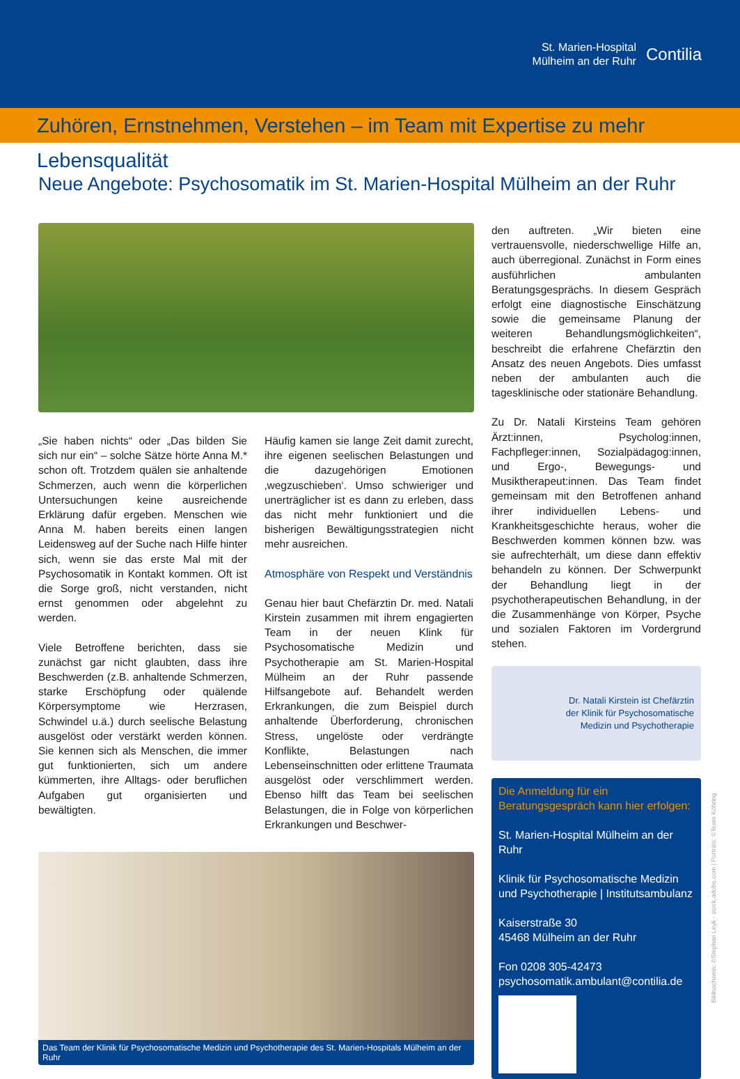St. Marien-Hospital
Mülheim an der Ruhr
Contilia
Zuhören, Ernstnehmen, Verstehen – im Team mit Expertise zu mehr Lebensqualität
Neue Angebote: Psychosomatik im St. Marien-Hospital Mülheim an der Ruhr
„Sie haben nichts“ oder „Das bilden Sie sich nur ein“ – solche Sätze hörte Anna M.* schon oft. Trotzdem quälen sie anhaltende Schmerzen, auch wenn die körperlichen Untersuchungen keine ausreichende Erklärung dafür ergeben. Menschen wie Anna M. haben bereits einen langen Leidensweg auf der Suche nach Hilfe hinter sich, wenn sie das erste Mal mit der Psychosomatik in Kontakt kommen. Oft ist die Sorge groß, nicht verstanden, nicht ernst genommen oder abgelehnt zu werden.
Viele Betroffene berichten, dass sie zunächst gar nicht glaubten, dass ihre Beschwerden (z.B. anhaltende Schmerzen, starke Erschöpfung oder quälende Körpersymptome wie Herzrasen, Schwindel u.ä.) durch seelische Belastung ausgelöst oder verstärkt werden können. Sie kennen sich als Menschen, die immer gut funktionierten, sich um andere kümmerten, ihre Alltags- oder beruflichen Aufgaben gut organisierten und bewältigten.
Häufig kamen sie lange Zeit damit zurecht, ihre eigenen seelischen Belastungen und die dazugehörigen Emotionen ‚wegzuschieben‘. Umso schwieriger und unerträglicher ist es dann zu erleben, dass das nicht mehr funktioniert und die bisherigen Bewältigungsstrategien nicht mehr ausreichen.
Atmosphäre von Respekt und Verständnis
Genau hier baut Chefärztin Dr. med. Natali Kirstein zusammen mit ihrem engagierten Team in der neuen Klink für Psychosomatische Medizin und Psychotherapie am St. Marien-Hospital Mülheim an der Ruhr passende Hilfsangebote auf. Behandelt werden Erkrankungen, die zum Beispiel durch anhaltende Überforderung, chronischen Stress, ungelöste oder verdrängte Konflikte, Belastungen nach Lebenseinschnitten oder erlittene Traumata ausgelöst oder verschlimmert werden. Ebenso hilft das Team bei seelischen Belastungen, die in Folge von körperlichen Erkrankungen und Beschwer-
Das Team der Klinik für Psychosomatische Medizin und Psychotherapie des St. Marien-Hospitals Mülheim an der Ruhr
den auftreten. „Wir bieten eine vertrauensvolle, niederschwellige Hilfe an, auch überregional. Zunächst in Form eines ausführlichen ambulanten Beratungsgesprächs. In diesem Gespräch erfolgt eine diagnostische Einschätzung sowie die gemeinsame Planung der weiteren Behandlungsmöglichkeiten“, beschreibt die erfahrene Chefärztin den Ansatz des neuen Angebots. Dies umfasst neben der ambulanten auch die tagesklinische oder stationäre Behandlung.
Zu Dr. Natali Kirsteins Team gehören Ärzt:innen, Psycholog:innen, Fachpfleger:innen, Sozialpädagog:innen, und Ergo-, Bewegungs- und Musiktherapeut:innen. Das Team findet gemeinsam mit den Betroffenen anhand ihrer individuellen Lebens- und Krankheitsgeschichte heraus, woher die Beschwerden kommen können bzw. was sie aufrechterhält, um diese dann effektiv behandeln zu können. Der Schwerpunkt der Behandlung liegt in der psychotherapeutischen Behandlung, in der die Zusammenhänge von Körper, Psyche und sozialen Faktoren im Vordergrund stehen.
Dr. Natali Kirstein ist Chefärztin
der Klinik für Psychosomatische
Medizin und Psychotherapie
Die Anmeldung für ein Beratungsgespräch kann hier erfolgen:
St. Marien-Hospital Mülheim an der Ruhr
Klinik für Psychosomatische Medizin und Psychotherapie | Institutsambulanz
Kaiserstraße 30
45468 Mülheim an der Ruhr
Fon 0208 305-42473
psychosomatik.ambulant@contilia.de
Bildnachweis: ©Stephan Leyk - stock.adobe.com | Porträts: ©Team Köhring